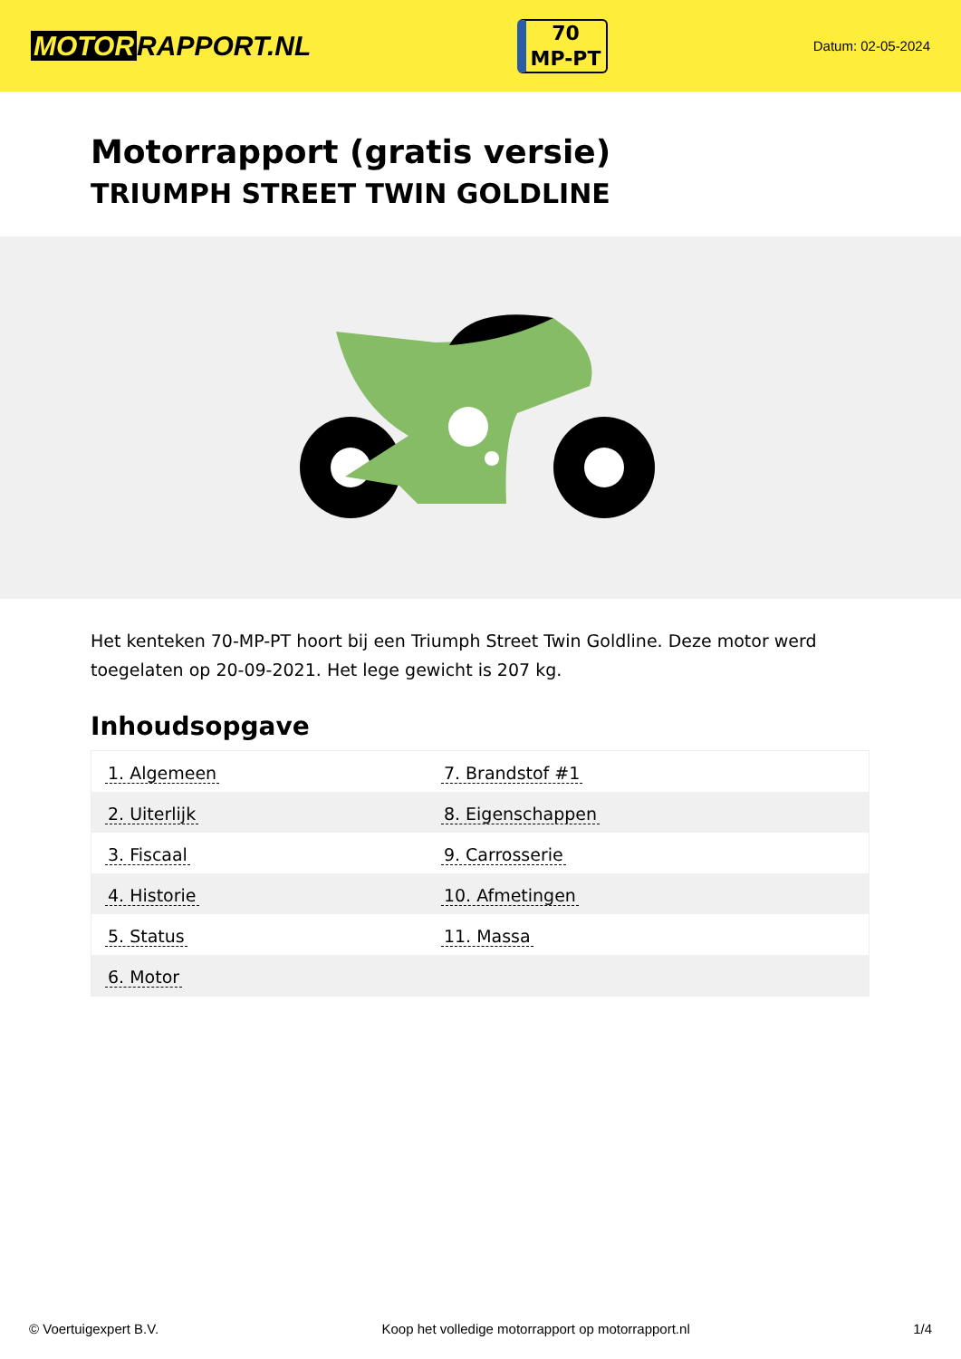MOTOR RAPPORT.NL
70
MP-PT
Datum: 02-05-2024
Motorrapport (gratis versie)
TRIUMPH STREET TWIN GOLDLINE
Het kenteken 70-MP-PT hoort bij een Triumph Street Twin Goldline. Deze motor werd toegelaten op 20-09-2021. Het lege gewicht is 207 kg.
Inhoudsopgave
| 1. Algemeen | 7. Brandstof #1 |
| 2. Uiterlijk | 8. Eigenschappen |
| 3. Fiscaal | 9. Carrosserie |
| 4. Historie | 10. Afmetingen |
| 5. Status | 11. Massa |
| 6. Motor | |
© Voertuigexpert B.V. Koop het volledige motorrapport op motorrapport.nl 1/4